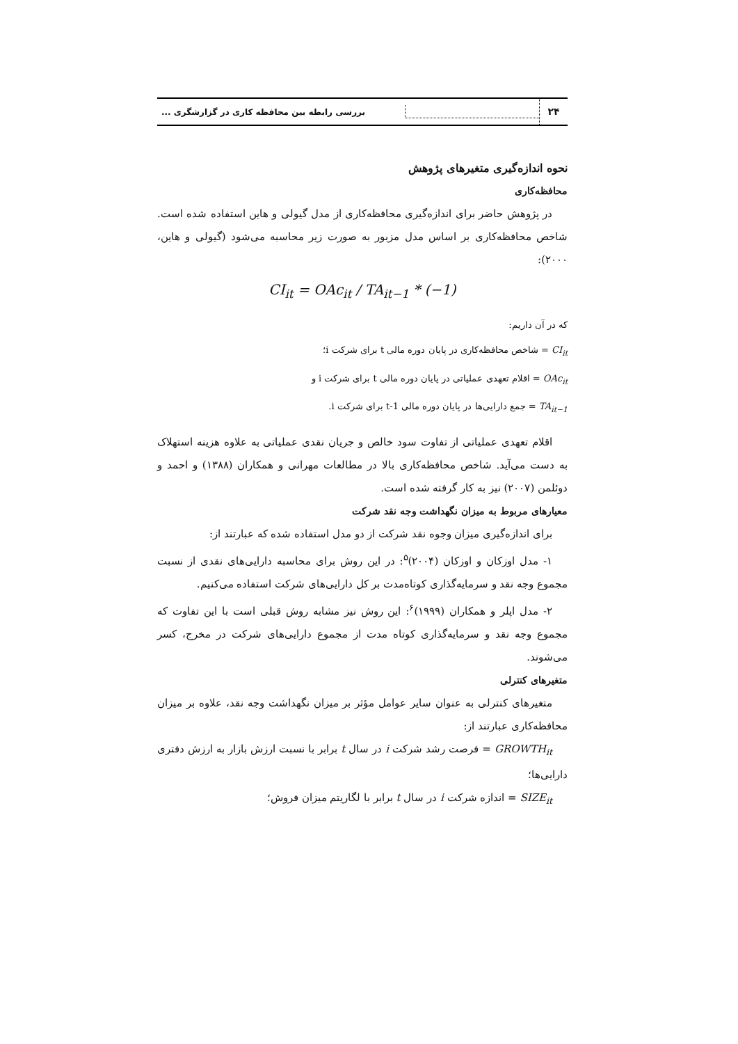۲۴
بررسی رابطه بین محافظه کاری در گزارشگری ...
نحوه اندازه‌گیری متغیرهای پژوهش
محافظه‌کاری
در پژوهش حاضر برای اندازه‌گیری محافظه‌کاری از مدل گیولی و هاین استفاده شده است. شاخص محافظه‌کاری بر اساس مدل مزبور به صورت زیر محاسبه می‌شود (گیولی و هاین، ۲۰۰۰):
CI<sub>it</sub> = OAc<sub>it</sub> / TA<sub>it−1</sub> * (−1)
که در آن داریم:
CI<sub>it</sub> = شاخص محافظه‌کاری در پایان دوره مالی t برای شرکت i؛
OAc<sub>it</sub> = اقلام تعهدی عملیاتی در پایان دوره مالی t برای شرکت i و
TA<sub>it−1</sub> = جمع دارایی‌ها در پایان دوره مالی t-1 برای شرکت i.
اقلام تعهدی عملیاتی از تفاوت سود خالص و جریان نقدی عملیاتی به علاوه هزینه استهلاک به دست می‌آید. شاخص محافظه‌کاری بالا در مطالعات مهرانی و همکاران (۱۳۸۸) و احمد و دوئلمن (۲۰۰۷) نیز به کار گرفته شده است.
معیارهای مربوط به میزان نگهداشت وجه نقد شرکت
برای اندازه‌گیری میزان وجوه نقد شرکت از دو مدل استفاده شده که عبارتند از:
۱- مدل اوزکان و اوزکان (۲۰۰۴)<sup>۵</sup>: در این روش برای محاسبه دارایی‌های نقدی از نسبت مجموع وجه نقد و سرمایه‌گذاری کوتاه‌مدت بر کل دارایی‌های شرکت استفاده می‌کنیم.
۲- مدل اپلر و همکاران (۱۹۹۹)<sup>۶</sup>: این روش نیز مشابه روش قبلی است با این تفاوت که مجموع وجه نقد و سرمایه‌گذاری کوتاه مدت از مجموع دارایی‌های شرکت در مخرج، کسر می‌شوند.
متغیرهای کنترلی
متغیرهای کنترلی به عنوان سایر عوامل مؤثر بر میزان نگهداشت وجه نقد، علاوه بر میزان محافظه‌کاری عبارتند از:
GROWTH<sub>it</sub> = فرصت رشد شرکت i در سال t برابر با نسبت ارزش بازار به ارزش دفتری دارایی‌ها؛
SIZE<sub>it</sub> = اندازه شرکت i در سال t برابر با لگاریتم میزان فروش؛